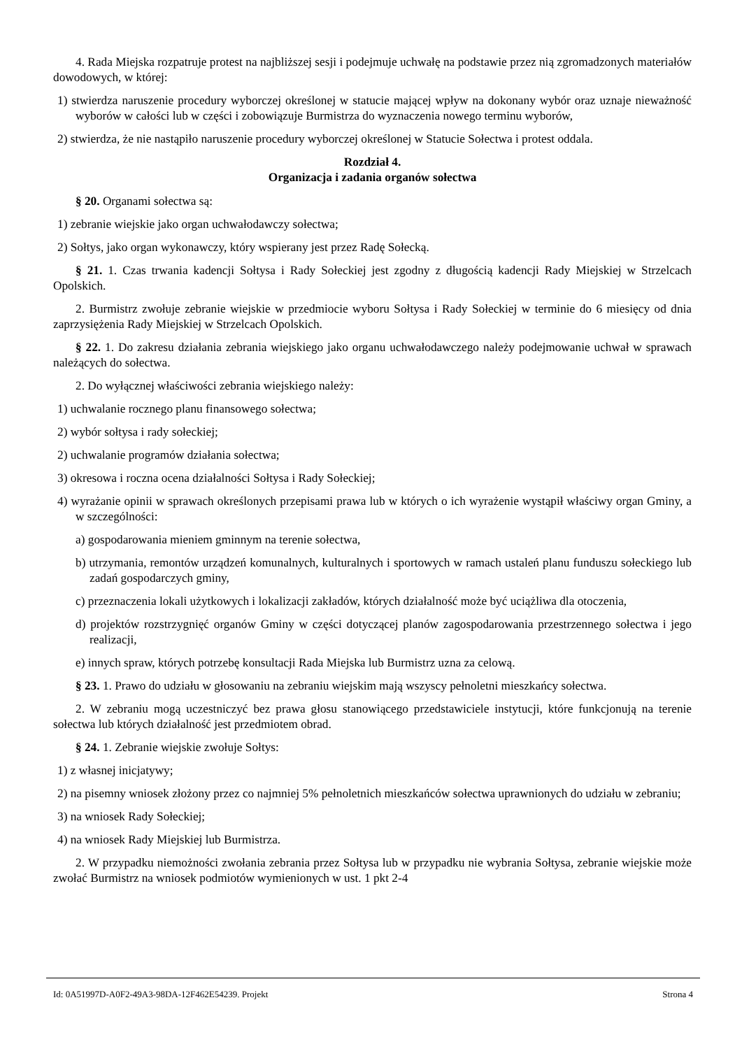4. Rada Miejska rozpatruje protest na najbliższej sesji i podejmuje uchwałę na podstawie przez nią zgromadzonych materiałów dowodowych, w której:
1) stwierdza naruszenie procedury wyborczej określonej w statucie mającej wpływ na dokonany wybór oraz uznaje nieważność wyborów w całości lub w części i zobowiązuje Burmistrza do wyznaczenia nowego terminu wyborów,
2) stwierdza, że nie nastąpiło naruszenie procedury wyborczej określonej w Statucie Sołectwa i protest oddala.
Rozdział 4.
Organizacja i zadania organów sołectwa
§ 20. Organami sołectwa są:
1) zebranie wiejskie jako organ uchwałodawczy sołectwa;
2) Sołtys, jako organ wykonawczy, który wspierany jest przez Radę Sołecką.
§ 21. 1. Czas trwania kadencji Sołtysa i Rady Sołeckiej jest zgodny z długością kadencji Rady Miejskiej w Strzelcach Opolskich.
2. Burmistrz zwołuje zebranie wiejskie w przedmiocie wyboru Sołtysa i Rady Sołeckiej w terminie do 6 miesięcy od dnia zaprzysiężenia Rady Miejskiej w Strzelcach Opolskich.
§ 22. 1. Do zakresu działania zebrania wiejskiego jako organu uchwałodawczego należy podejmowanie uchwał w sprawach należących do sołectwa.
2. Do wyłącznej właściwości zebrania wiejskiego należy:
1) uchwalanie rocznego planu finansowego sołectwa;
2) wybór sołtysa i rady sołeckiej;
2) uchwalanie programów działania sołectwa;
3) okresowa i roczna ocena działalności Sołtysa i Rady Sołeckiej;
4) wyrażanie opinii w sprawach określonych przepisami prawa lub w których o ich wyrażenie wystąpił właściwy organ Gminy, a w szczególności:
a) gospodarowania mieniem gminnym na terenie sołectwa,
b) utrzymania, remontów urządzeń komunalnych, kulturalnych i sportowych w ramach ustaleń planu funduszu sołeckiego lub zadań gospodarczych gminy,
c) przeznaczenia lokali użytkowych i lokalizacji zakładów, których działalność może być uciążliwa dla otoczenia,
d) projektów rozstrzygnięć organów Gminy w części dotyczącej planów zagospodarowania przestrzennego sołectwa i jego realizacji,
e) innych spraw, których potrzebę konsultacji Rada Miejska lub Burmistrz uzna za celową.
§ 23. 1. Prawo do udziału w głosowaniu na zebraniu wiejskim mają wszyscy pełnoletni mieszkańcy sołectwa.
2. W zebraniu mogą uczestniczyć bez prawa głosu stanowiącego przedstawiciele instytucji, które funkcjonują na terenie sołectwa lub których działalność jest przedmiotem obrad.
§ 24. 1. Zebranie wiejskie zwołuje Sołtys:
1) z własnej inicjatywy;
2) na pisemny wniosek złożony przez co najmniej 5% pełnoletnich mieszkańców sołectwa uprawnionych do udziału w zebraniu;
3) na wniosek Rady Sołeckiej;
4) na wniosek Rady Miejskiej lub Burmistrza.
2. W przypadku niemożności zwołania zebrania przez Sołtysa lub w przypadku nie wybrania Sołtysa, zebranie wiejskie może zwołać Burmistrz na wniosek podmiotów wymienionych w ust. 1 pkt 2-4
Id: 0A51997D-A0F2-49A3-98DA-12F462E54239. Projekt Strona 4